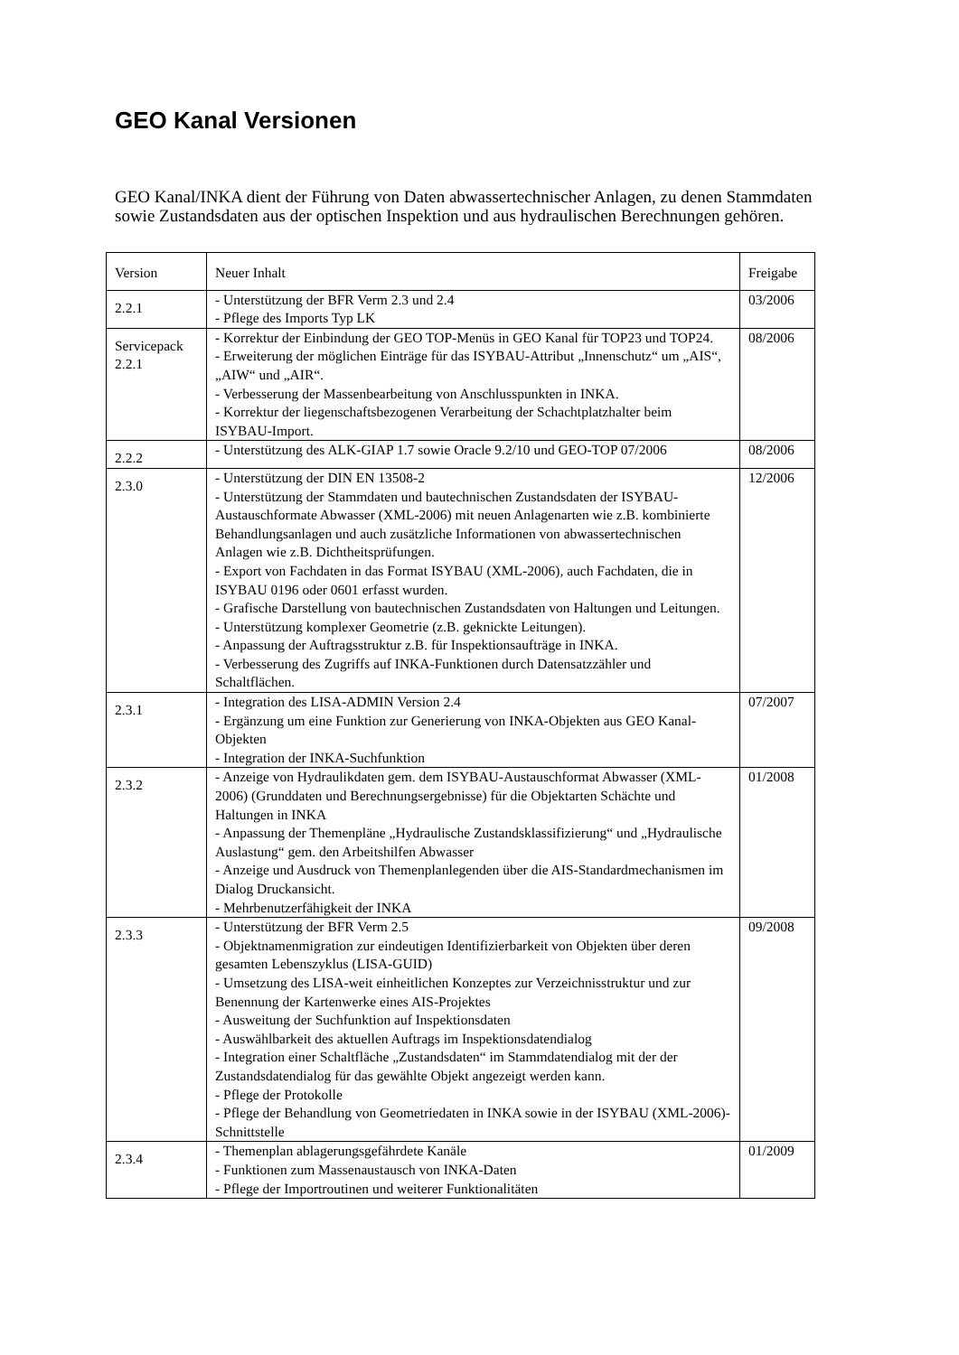GEO Kanal Versionen
GEO Kanal/INKA dient der Führung von Daten abwassertechnischer Anlagen, zu denen Stammdaten sowie Zustandsdaten aus der optischen Inspektion und aus hydraulischen Berechnungen gehören.
| Version | Neuer Inhalt | Freigabe |
| 2.2.1 | - Unterstützung der BFR Verm 2.3 und 2.4 - Pflege des Imports Typ LK | 03/2006 |
| Servicepack 2.2.1 | - Korrektur der Einbindung der GEO TOP-Menüs in GEO Kanal für TOP23 und TOP24. - Erweiterung der möglichen Einträge für das ISYBAU-Attribut „Innenschutz“ um „AIS“, „AIW“ und „AIR“. - Verbesserung der Massenbearbeitung von Anschlusspunkten in INKA. - Korrektur der liegenschaftsbezogenen Verarbeitung der Schachtplatzhalter beim ISYBAU-Import. | 08/2006 |
| 2.2.2 | - Unterstützung des ALK-GIAP 1.7 sowie Oracle 9.2/10 und GEO-TOP 07/2006 | 08/2006 |
| 2.3.0 | - Unterstützung der DIN EN 13508-2 - Unterstützung der Stammdaten und bautechnischen Zustandsdaten der ISYBAU-Austauschformate Abwasser (XML-2006) mit neuen Anlagenarten wie z.B. kombinierte Behandlungsanlagen und auch zusätzliche Informationen von abwassertechnischen Anlagen wie z.B. Dichtheitsprüfungen. - Export von Fachdaten in das Format ISYBAU (XML-2006), auch Fachdaten, die in ISYBAU 0196 oder 0601 erfasst wurden. - Grafische Darstellung von bautechnischen Zustandsdaten von Haltungen und Leitungen. - Unterstützung komplexer Geometrie (z.B. geknickte Leitungen). - Anpassung der Auftragsstruktur z.B. für Inspektionsaufträge in INKA. - Verbesserung des Zugriffs auf INKA-Funktionen durch Datensatzzähler und Schaltflächen. | 12/2006 |
| 2.3.1 | - Integration des LISA-ADMIN Version 2.4 - Ergänzung um eine Funktion zur Generierung von INKA-Objekten aus GEO Kanal-Objekten - Integration der INKA-Suchfunktion | 07/2007 |
| 2.3.2 | - Anzeige von Hydraulikdaten gem. dem ISYBAU-Austauschformat Abwasser (XML-2006) (Grunddaten und Berechnungsergebnisse) für die Objektarten Schächte und Haltungen in INKA - Anpassung der Themenpläne „Hydraulische Zustandsklassifizierung“ und „Hydraulische Auslastung“ gem. den Arbeitshilfen Abwasser - Anzeige und Ausdruck von Themenplanlegenden über die AIS-Standardmechanismen im Dialog Druckansicht. - Mehrbenutzerfähigkeit der INKA | 01/2008 |
| 2.3.3 | - Unterstützung der BFR Verm 2.5 - Objektnamenmigration zur eindeutigen Identifizierbarkeit von Objekten über deren gesamten Lebenszyklus (LISA-GUID) - Umsetzung des LISA-weit einheitlichen Konzeptes zur Verzeichnisstruktur und zur Benennung der Kartenwerke eines AIS-Projektes - Ausweitung der Suchfunktion auf Inspektionsdaten - Auswählbarkeit des aktuellen Auftrags im Inspektionsdatendialog - Integration einer Schaltfläche „Zustandsdaten“ im Stammdatendialog mit der der Zustandsdatendialog für das gewählte Objekt angezeigt werden kann. - Pflege der Protokolle - Pflege der Behandlung von Geometriedaten in INKA sowie in der ISYBAU (XML-2006)-Schnittstelle | 09/2008 |
| 2.3.4 | - Themenplan ablagerungsgefährdete Kanäle - Funktionen zum Massenaustausch von INKA-Daten - Pflege der Importroutinen und weiterer Funktionalitäten | 01/2009 |